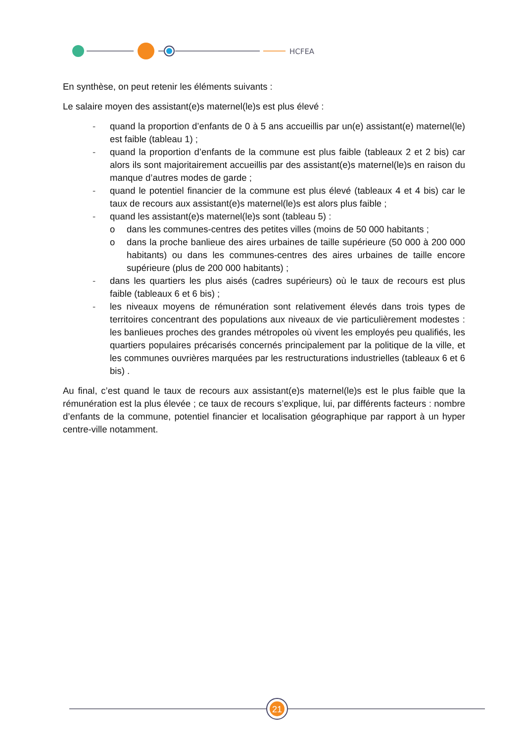HCFEA
En synthèse, on peut retenir les éléments suivants :
Le salaire moyen des assistant(e)s maternel(le)s est plus élevé :
- quand la proportion d’enfants de 0 à 5 ans accueillis par un(e) assistant(e) maternel(le) est faible (tableau 1) ;
- quand la proportion d’enfants de la commune est plus faible (tableaux 2 et 2 bis) car alors ils sont majoritairement accueillis par des assistant(e)s maternel(le)s en raison du manque d’autres modes de garde ;
- quand le potentiel financier de la commune est plus élevé (tableaux 4 et 4 bis) car le taux de recours aux assistant(e)s maternel(le)s est alors plus faible ;
- quand les assistant(e)s maternel(le)s sont (tableau 5) :
o dans les communes-centres des petites villes (moins de 50 000 habitants ;
o dans la proche banlieue des aires urbaines de taille supérieure (50 000 à 200 000 habitants) ou dans les communes-centres des aires urbaines de taille encore supérieure (plus de 200 000 habitants) ;
- dans les quartiers les plus aisés (cadres supérieurs) où le taux de recours est plus faible (tableaux 6 et 6 bis) ;
- les niveaux moyens de rémunération sont relativement élevés dans trois types de territoires concentrant des populations aux niveaux de vie particulièrement modestes : les banlieues proches des grandes métropoles où vivent les employés peu qualifiés, les quartiers populaires précarisés concernés principalement par la politique de la ville, et les communes ouvrières marquées par les restructurations industrielles (tableaux 6 et 6 bis) .
Au final, c’est quand le taux de recours aux assistant(e)s maternel(le)s est le plus faible que la rémunération est la plus élevée ; ce taux de recours s’explique, lui, par différents facteurs : nombre d’enfants de la commune, potentiel financier et localisation géographique par rapport à un hyper centre-ville notamment.
21